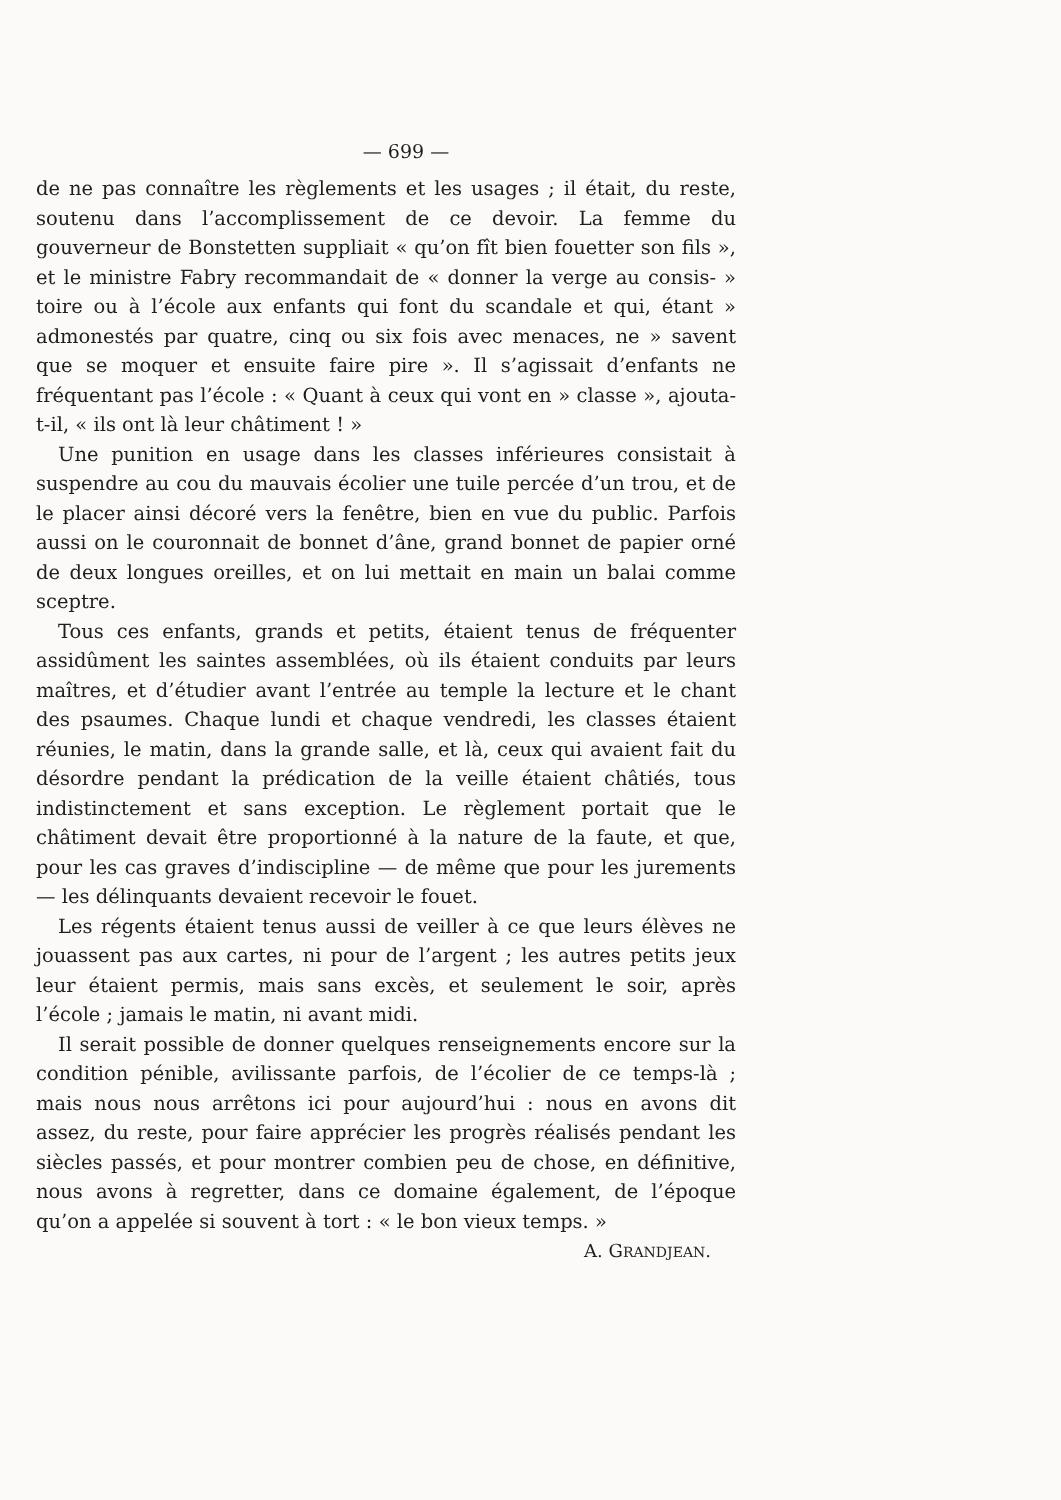— 699 —
de ne pas connaître les règlements et les usages ; il était, du reste, soutenu dans l’accomplissement de ce devoir. La femme du gouverneur de Bonstetten suppliait « qu’on fît bien fouetter son fils », et le ministre Fabry recommandait de « donner la verge au consis- » toire ou à l’école aux enfants qui font du scandale et qui, étant » admonestés par quatre, cinq ou six fois avec menaces, ne » savent que se moquer et ensuite faire pire ». Il s’agissait d’enfants ne fréquentant pas l’école : « Quant à ceux qui vont en » classe », ajouta-t-il, « ils ont là leur châtiment ! »
Une punition en usage dans les classes inférieures consistait à suspendre au cou du mauvais écolier une tuile percée d’un trou, et de le placer ainsi décoré vers la fenêtre, bien en vue du public. Parfois aussi on le couronnait de bonnet d’âne, grand bonnet de papier orné de deux longues oreilles, et on lui mettait en main un balai comme sceptre.
Tous ces enfants, grands et petits, étaient tenus de fréquenter assidûment les saintes assemblées, où ils étaient conduits par leurs maîtres, et d’étudier avant l’entrée au temple la lecture et le chant des psaumes. Chaque lundi et chaque vendredi, les classes étaient réunies, le matin, dans la grande salle, et là, ceux qui avaient fait du désordre pendant la prédication de la veille étaient châtiés, tous indistinctement et sans exception. Le règlement portait que le châtiment devait être proportionné à la nature de la faute, et que, pour les cas graves d’indiscipline — de même que pour les jurements — les délinquants devaient recevoir le fouet.
Les régents étaient tenus aussi de veiller à ce que leurs élèves ne jouassent pas aux cartes, ni pour de l’argent ; les autres petits jeux leur étaient permis, mais sans excès, et seulement le soir, après l’école ; jamais le matin, ni avant midi.
Il serait possible de donner quelques renseignements encore sur la condition pénible, avilissante parfois, de l’écolier de ce temps-là ; mais nous nous arrêtons ici pour aujourd’hui : nous en avons dit assez, du reste, pour faire apprécier les progrès réalisés pendant les siècles passés, et pour montrer combien peu de chose, en définitive, nous avons à regretter, dans ce domaine également, de l’époque qu’on a appelée si souvent à tort : « le bon vieux temps. »
A. GRANDJEAN.